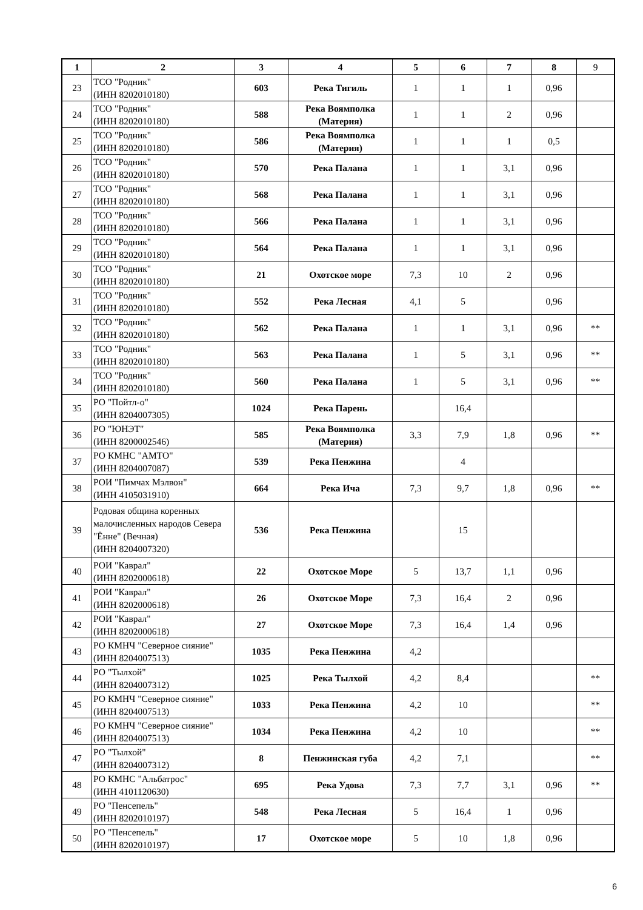| 1 | 2 | 3 | 4 | 5 | 6 | 7 | 8 | 9 |
| --- | --- | --- | --- | --- | --- | --- | --- | --- |
| 23 | ТСО "Родник" (ИНН 8202010180) | 603 | Река Тигиль | 1 | 1 | 1 | 0,96 | |
| 24 | ТСО "Родник" (ИНН 8202010180) | 588 | Река Воямполка (Материя) | 1 | 1 | 2 | 0,96 | |
| 25 | ТСО "Родник" (ИНН 8202010180) | 586 | Река Воямполка (Материя) | 1 | 1 | 1 | 0,5 | |
| 26 | ТСО "Родник" (ИНН 8202010180) | 570 | Река Палана | 1 | 1 | 3,1 | 0,96 | |
| 27 | ТСО "Родник" (ИНН 8202010180) | 568 | Река Палана | 1 | 1 | 3,1 | 0,96 | |
| 28 | ТСО "Родник" (ИНН 8202010180) | 566 | Река Палана | 1 | 1 | 3,1 | 0,96 | |
| 29 | ТСО "Родник" (ИНН 8202010180) | 564 | Река Палана | 1 | 1 | 3,1 | 0,96 | |
| 30 | ТСО "Родник" (ИНН 8202010180) | 21 | Охотское море | 7,3 | 10 | 2 | 0,96 | |
| 31 | ТСО "Родник" (ИНН 8202010180) | 552 | Река Лесная | 4,1 | 5 | | 0,96 | |
| 32 | ТСО "Родник" (ИНН 8202010180) | 562 | Река Палана | 1 | 1 | 3,1 | 0,96 | ** |
| 33 | ТСО "Родник" (ИНН 8202010180) | 563 | Река Палана | 1 | 5 | 3,1 | 0,96 | ** |
| 34 | ТСО "Родник" (ИНН 8202010180) | 560 | Река Палана | 1 | 5 | 3,1 | 0,96 | ** |
| 35 | РО "Пойтл-о" (ИНН 8204007305) | 1024 | Река Парень | | 16,4 | | | |
| 36 | РО "ЮНЭТ" (ИНН 8200002546) | 585 | Река Воямполка (Материя) | 3,3 | 7,9 | 1,8 | 0,96 | ** |
| 37 | РО КМНС "АМТО" (ИНН 8204007087) | 539 | Река Пенжина | | 4 | | | |
| 38 | РОИ "Пимчах Мэлвон" (ИНН 4105031910) | 664 | Река Ича | 7,3 | 9,7 | 1,8 | 0,96 | ** |
| 39 | Родовая община коренных малочисленных народов Севера "Ённе" (Вечная) (ИНН 8204007320) | 536 | Река Пенжина | | 15 | | | |
| 40 | РОИ "Каврал" (ИНН 8202000618) | 22 | Охотское Море | 5 | 13,7 | 1,1 | 0,96 | |
| 41 | РОИ "Каврал" (ИНН 8202000618) | 26 | Охотское Море | 7,3 | 16,4 | 2 | 0,96 | |
| 42 | РОИ "Каврал" (ИНН 8202000618) | 27 | Охотское Море | 7,3 | 16,4 | 1,4 | 0,96 | |
| 43 | РО КМНЧ "Северное сияние" (ИНН 8204007513) | 1035 | Река Пенжина | 4,2 | | | | |
| 44 | РО "Тылхой" (ИНН 8204007312) | 1025 | Река Тылхой | 4,2 | 8,4 | | | ** |
| 45 | РО КМНЧ "Северное сияние" (ИНН 8204007513) | 1033 | Река Пенжина | 4,2 | 10 | | | ** |
| 46 | РО КМНЧ "Северное сияние" (ИНН 8204007513) | 1034 | Река Пенжина | 4,2 | 10 | | | ** |
| 47 | РО "Тылхой" (ИНН 8204007312) | 8 | Пенжинская губа | 4,2 | 7,1 | | | ** |
| 48 | РО КМНС "Альбатрос" (ИНН 4101120630) | 695 | Река Удова | 7,3 | 7,7 | 3,1 | 0,96 | ** |
| 49 | РО "Пенсепель" (ИНН 8202010197) | 548 | Река Лесная | 5 | 16,4 | 1 | 0,96 | |
| 50 | РО "Пенсепель" (ИНН 8202010197) | 17 | Охотское море | 5 | 10 | 1,8 | 0,96 | |
6